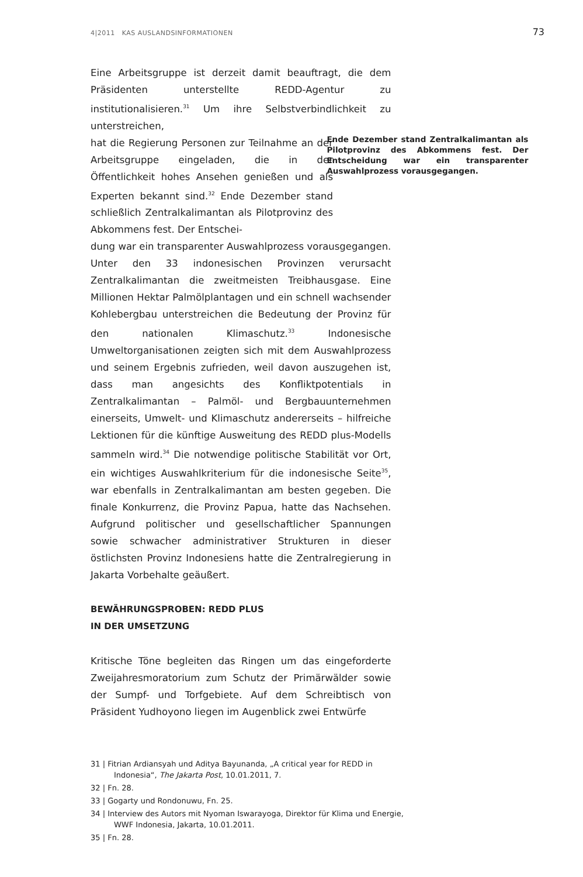4|2011 KAS AUSLANDSINFORMATIONEN 73
Eine Arbeitsgruppe ist derzeit damit beauftragt, die dem Präsidenten unterstellte REDD-Agentur zu institutionalisieren.<sup>31</sup> Um ihre Selbstverbindlichkeit zu unterstreichen,
hat die Regierung Personen zur Teilnahme an der Arbeitsgruppe eingeladen, die in der Öffentlichkeit hohes Ansehen genießen und als Experten bekannt sind.<sup>32</sup> Ende Dezember stand schließlich Zentralkalimantan als Pilotprovinz des Abkommens fest. Der Entschei-
dung war ein transparenter Auswahlprozess vorausgegangen. Unter den 33 indonesischen Provinzen verursacht Zentralkalimantan die zweitmeisten Treibhausgase. Eine Millionen Hektar Palmölplantagen und ein schnell wachsender Kohlebergbau unterstreichen die Bedeutung der Provinz für den nationalen Klimaschutz.<sup>33</sup> Indonesische Umweltorganisationen zeigten sich mit dem Auswahlprozess und seinem Ergebnis zufrieden, weil davon auszugehen ist, dass man angesichts des Konfliktpotentials in Zentralkalimantan – Palmöl- und Bergbauunternehmen einerseits, Umwelt- und Klimaschutz andererseits – hilfreiche Lektionen für die künftige Ausweitung des REDD plus-Modells sammeln wird.<sup>34</sup> Die notwendige politische Stabilität vor Ort, ein wichtiges Auswahlkriterium für die indonesische Seite<sup>35</sup>, war ebenfalls in Zentralkalimantan am besten gegeben. Die finale Konkurrenz, die Provinz Papua, hatte das Nachsehen. Aufgrund politischer und gesellschaftlicher Spannungen sowie schwacher administrativer Strukturen in dieser östlichsten Provinz Indonesiens hatte die Zentralregierung in Jakarta Vorbehalte geäußert.
BEWÄHRUNGSPROBEN: REDD PLUS
IN DER UMSETZUNG
Kritische Töne begleiten das Ringen um das eingeforderte Zweijahresmoratorium zum Schutz der Primärwälder sowie der Sumpf- und Torfgebiete. Auf dem Schreibtisch von Präsident Yudhoyono liegen im Augenblick zwei Entwürfe
Ende Dezember stand Zentralkalimantan als Pilotprovinz des Abkommens fest. Der Entscheidung war ein transparenter Auswahlprozess vorausgegangen.
31 | Fitrian Ardiansyah und Aditya Bayunanda, „A critical year for REDD in Indonesia“, The Jakarta Post, 10.01.2011, 7.
32 | Fn. 28.
33 | Gogarty und Rondonuwu, Fn. 25.
34 | Interview des Autors mit Nyoman Iswarayoga, Direktor für Klima und Energie, WWF Indonesia, Jakarta, 10.01.2011.
35 | Fn. 28.